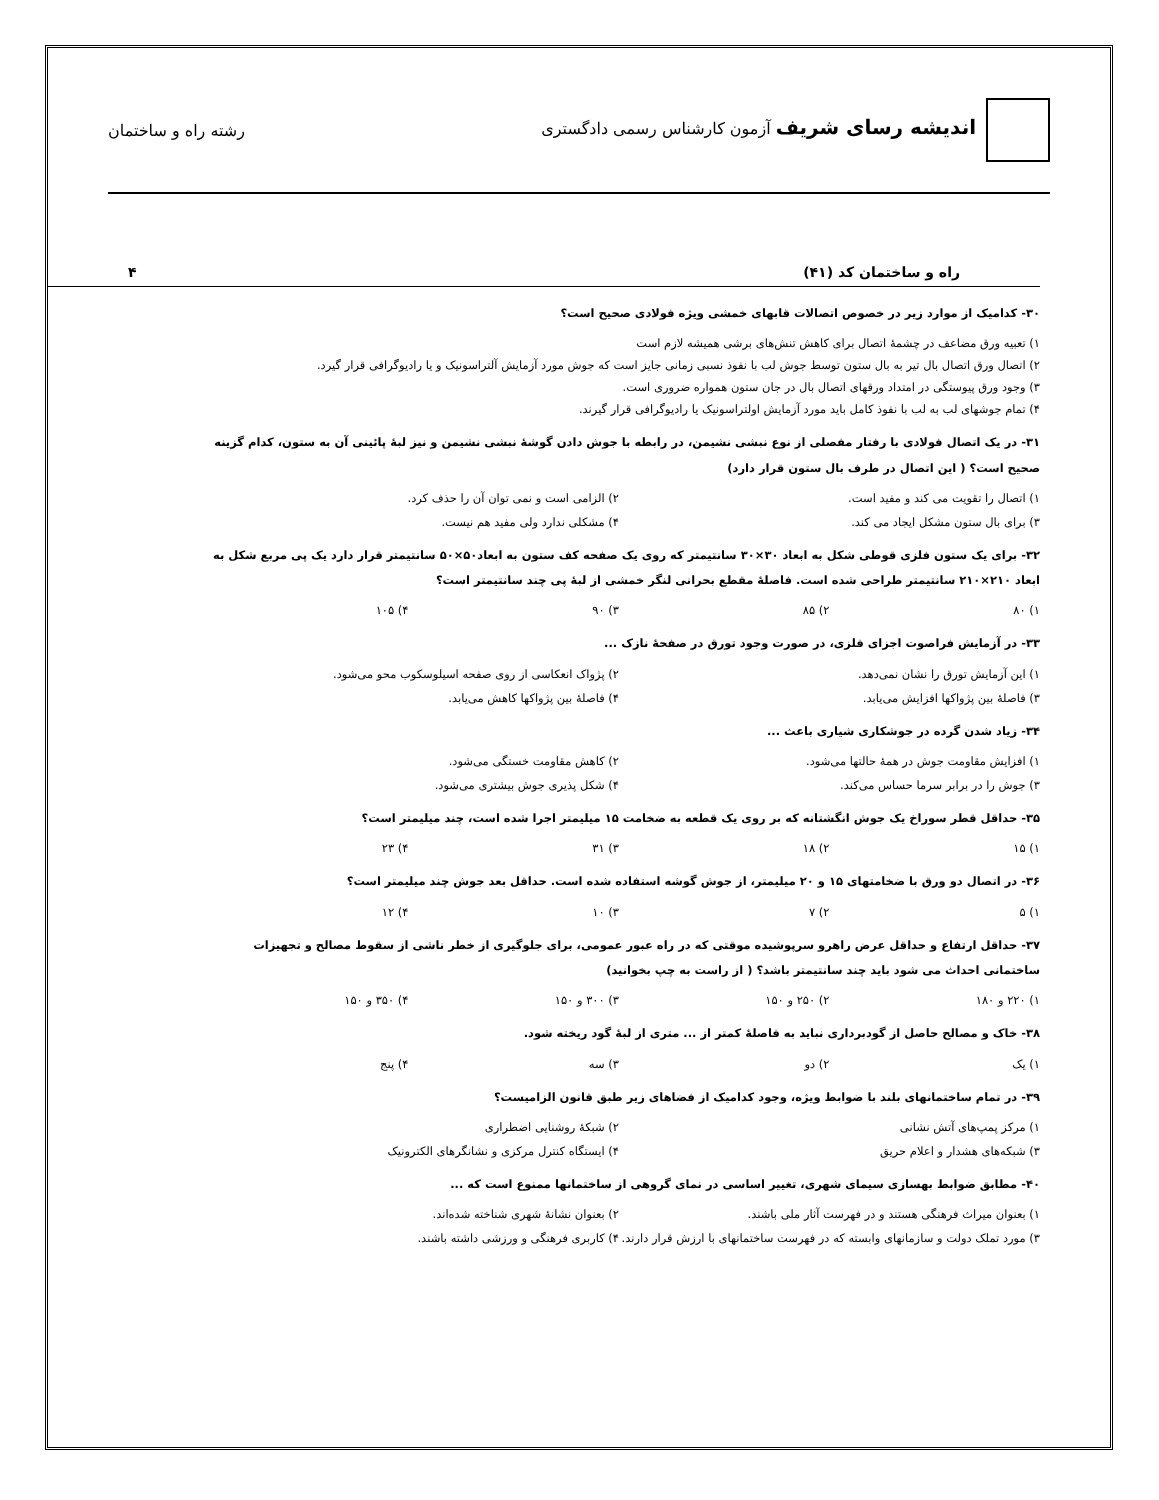اندیشه رسای شریف آزمون کارشناس رسمی دادگستری
رشته راه و ساختمان
راه و ساختمان کد (۴۱) ۴
۳۰- کدامیک از موارد زیر در خصوص اتصالات قابهای خمشی ویژه فولادی صحیح است؟
۱) تعبیه ورق مضاعف در چشمهٔ اتصال برای کاهش تنش‌های برشی همیشه لازم است
۲) اتصال ورق اتصال بال تیر به بال ستون توسط جوش لب با نفوذ نسبی زمانی جایز است که جوش مورد آزمایش آلتراسونیک و یا رادیوگرافی قرار گیرد.
۳) وجود ورق پیوستگی در امتداد ورقهای اتصال بال در جان ستون همواره ضروری است.
۴) تمام جوشهای لب به لب با نفوذ کامل باید مورد آزمایش اولتراسونیک یا رادیوگرافی قرار گیرند.
۳۱- در یک اتصال فولادی با رفتار مفصلی از نوع نبشی نشیمن، در رابطه با جوش دادن گوشهٔ نبشی نشیمن و نیز لبهٔ پائینی آن به ستون، کدام گزینه صحیح است؟ ( این اتصال در طرف بال ستون قرار دارد)
۱) اتصال را تقویت می کند و مفید است. ۲) الزامی است و نمی توان آن را حذف کرد.
۳) برای بال ستون مشکل ایجاد می کند. ۴) مشکلی ندارد ولی مفید هم نیست.
۳۲- برای یک ستون فلزی قوطی شکل به ابعاد ۳۰×۳۰ سانتیمتر که روی یک صفحه کف ستون به ابعاد۵۰×۵۰ سانتیمتر قرار دارد یک پی مربع شکل به ابعاد ۲۱۰×۲۱۰ سانتیمتر طراحی شده است. فاصلهٔ مقطع بحرانی لنگر خمشی از لبهٔ پی چند سانتیمتر است؟
۱) ۸۰ ۲) ۸۵ ۳) ۹۰ ۴) ۱۰۵
۳۳- در آزمایش فراصوت اجزای فلزی، در صورت وجود تورق در صفحهٔ نازک ...
۱) این آزمایش تورق را نشان نمی‌دهد. ۲) پژواک انعکاسی از روی صفحه اسیلوسکوب محو می‌شود.
۳) فاصلهٔ بین پژواکها افزایش می‌یابد. ۴) فاصلهٔ بین پژواکها کاهش می‌یابد.
۳۴- زیاد شدن گرده در جوشکاری شیاری باعث ...
۱) افزایش مقاومت جوش در همهٔ حالتها می‌شود. ۲) کاهش مقاومت خستگی می‌شود.
۳) جوش را در برابر سرما حساس می‌کند. ۴) شکل پذیری جوش بیشتری می‌شود.
۳۵- حداقل قطر سوراخ یک جوش انگشتانه که بر روی یک قطعه به ضخامت ۱۵ میلیمتر اجرا شده است، چند میلیمتر است؟
۱) ۱۵ ۲) ۱۸ ۳) ۳۱ ۴) ۲۳
۳۶- در اتصال دو ورق با ضخامتهای ۱۵ و ۲۰ میلیمتر، از جوش گوشه استفاده شده است. حداقل بعد جوش چند میلیمتر است؟
۱) ۵ ۲) ۷ ۳) ۱۰ ۴) ۱۲
۳۷- حداقل ارتفاع و حداقل عرض راهرو سرپوشیده موقتی که در راه عبور عمومی، برای جلوگیری از خطر ناشی از سقوط مصالح و تجهیزات ساختمانی احداث می شود باید چند سانتیمتر باشد؟ ( از راست به چپ بخوانید)
۱) ۲۲۰ و ۱۸۰ ۲) ۲۵۰ و ۱۵۰ ۳) ۳۰۰ و ۱۵۰ ۴) ۳۵۰ و ۱۵۰
۳۸- خاک و مصالح حاصل از گودبرداری نباید به فاصلهٔ کمتر از ... متری از لبهٔ گود ریخته شود.
۱) یک ۲) دو ۳) سه ۴) پنج
۳۹- در تمام ساختمانهای بلند با ضوابط ویژه، وجود کدامیک از فضاهای زیر طبق قانون الزامیست؟
۱) مرکز پمپ‌های آتش نشانی ۲) شبکهٔ روشنایی اضطراری
۳) شبکه‌های هشدار و اعلام حریق ۴) ایستگاه کنترل مرکزی و نشانگرهای الکترونیک
۴۰- مطابق ضوابط بهسازی سیمای شهری، تغییر اساسی در نمای گروهی از ساختمانها ممنوع است که ...
۱) بعنوان میراث فرهنگی هستند و در فهرست آثار ملی باشند. ۲) بعنوان نشانهٔ شهری شناخته شده‌اند.
۳) مورد تملک دولت و سازمانهای وابسته که در فهرست ساختمانهای با ارزش قرار دارند. ۴) کاربری فرهنگی و ورزشی داشته باشند.